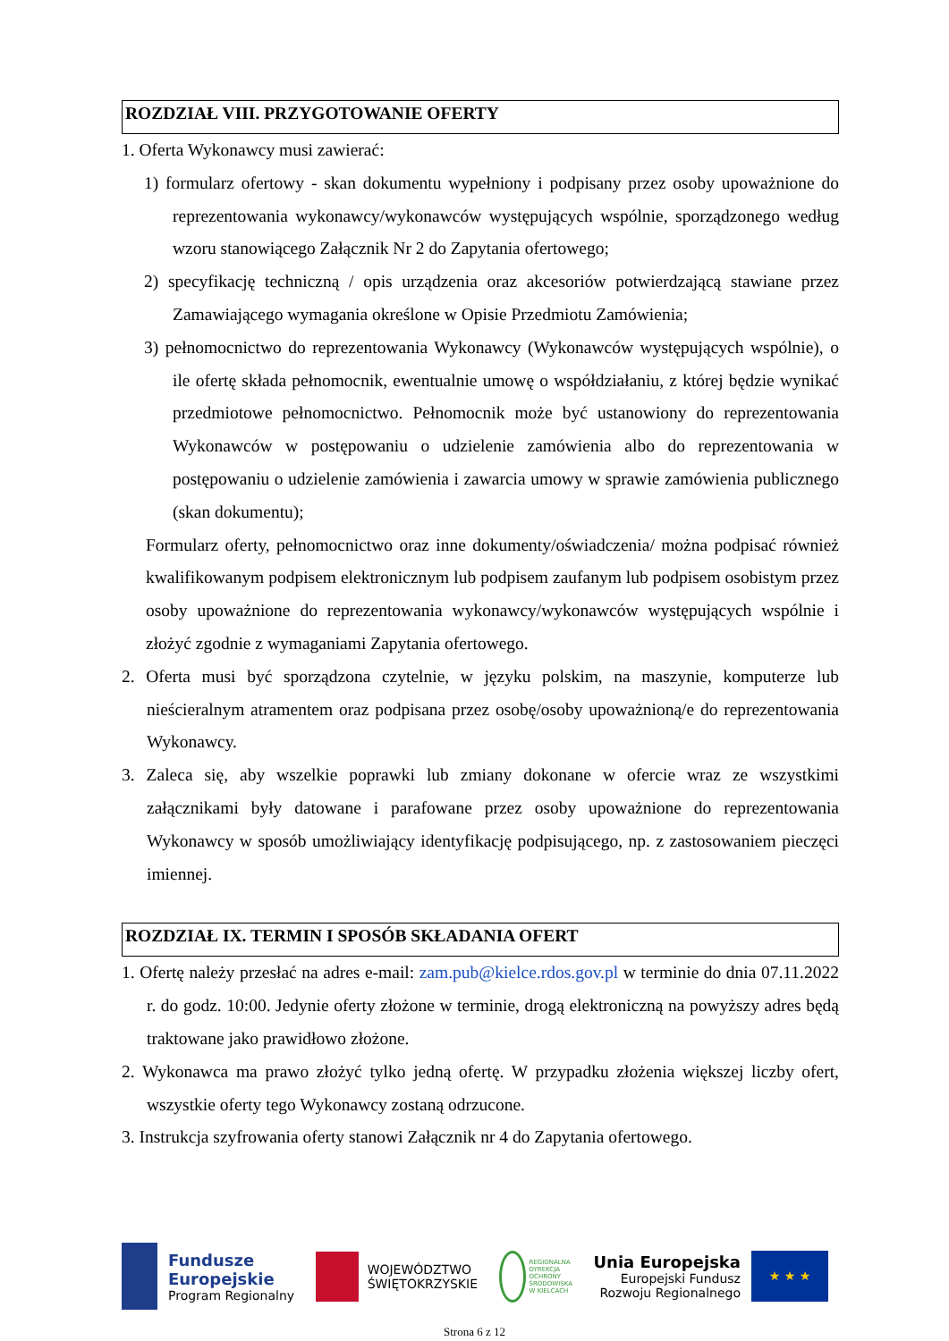ROZDZIAŁ VIII. PRZYGOTOWANIE OFERTY
1. Oferta Wykonawcy musi zawierać:
1) formularz ofertowy - skan dokumentu wypełniony i podpisany przez osoby upoważnione do reprezentowania wykonawcy/wykonawców występujących wspólnie, sporządzonego według wzoru stanowiącego Załącznik Nr 2 do Zapytania ofertowego;
2) specyfikację techniczną / opis urządzenia oraz akcesoriów potwierdzającą stawiane przez Zamawiającego wymagania określone w Opisie Przedmiotu Zamówienia;
3) pełnomocnictwo do reprezentowania Wykonawcy (Wykonawców występujących wspólnie), o ile ofertę składa pełnomocnik, ewentualnie umowę o współdziałaniu, z której będzie wynikać przedmiotowe pełnomocnictwo. Pełnomocnik może być ustanowiony do reprezentowania Wykonawców w postępowaniu o udzielenie zamówienia albo do reprezentowania w postępowaniu o udzielenie zamówienia i zawarcia umowy w sprawie zamówienia publicznego (skan dokumentu);
Formularz oferty, pełnomocnictwo oraz inne dokumenty/oświadczenia/ można podpisać również kwalifikowanym podpisem elektronicznym lub podpisem zaufanym lub podpisem osobistym przez osoby upoważnione do reprezentowania wykonawcy/wykonawców występujących wspólnie i złożyć zgodnie z wymaganiami Zapytania ofertowego.
2. Oferta musi być sporządzona czytelnie, w języku polskim, na maszynie, komputerze lub nieścieralnym atramentem oraz podpisana przez osobę/osoby upoważnioną/e do reprezentowania Wykonawcy.
3. Zaleca się, aby wszelkie poprawki lub zmiany dokonane w ofercie wraz ze wszystkimi załącznikami były datowane i parafowane przez osoby upoważnione do reprezentowania Wykonawcy w sposób umożliwiający identyfikację podpisującego, np. z zastosowaniem pieczęci imiennej.
ROZDZIAŁ IX. TERMIN I SPOSÓB SKŁADANIA OFERT
1. Ofertę należy przesłać na adres e-mail: zam.pub@kielce.rdos.gov.pl w terminie do dnia 07.11.2022 r. do godz. 10:00. Jedynie oferty złożone w terminie, drogą elektroniczną na powyższy adres będą traktowane jako prawidłowo złożone.
2. Wykonawca ma prawo złożyć tylko jedną ofertę. W przypadku złożenia większej liczby ofert, wszystkie oferty tego Wykonawcy zostaną odrzucone.
3. Instrukcja szyfrowania oferty stanowi Załącznik nr 4 do Zapytania ofertowego.
Fundusze
Europejskie
Program Regionalny
WOJEWÓDZTWO
ŚWIĘTOKRZYSKIE
REGIONALNA
DYREKCJA
OCHRONY
ŚRODOWISKA
W KIELCACH
Unia Europejska
Europejski Fundusz
Rozwoju Regionalnego
★ ★ ★
Strona 6 z 12